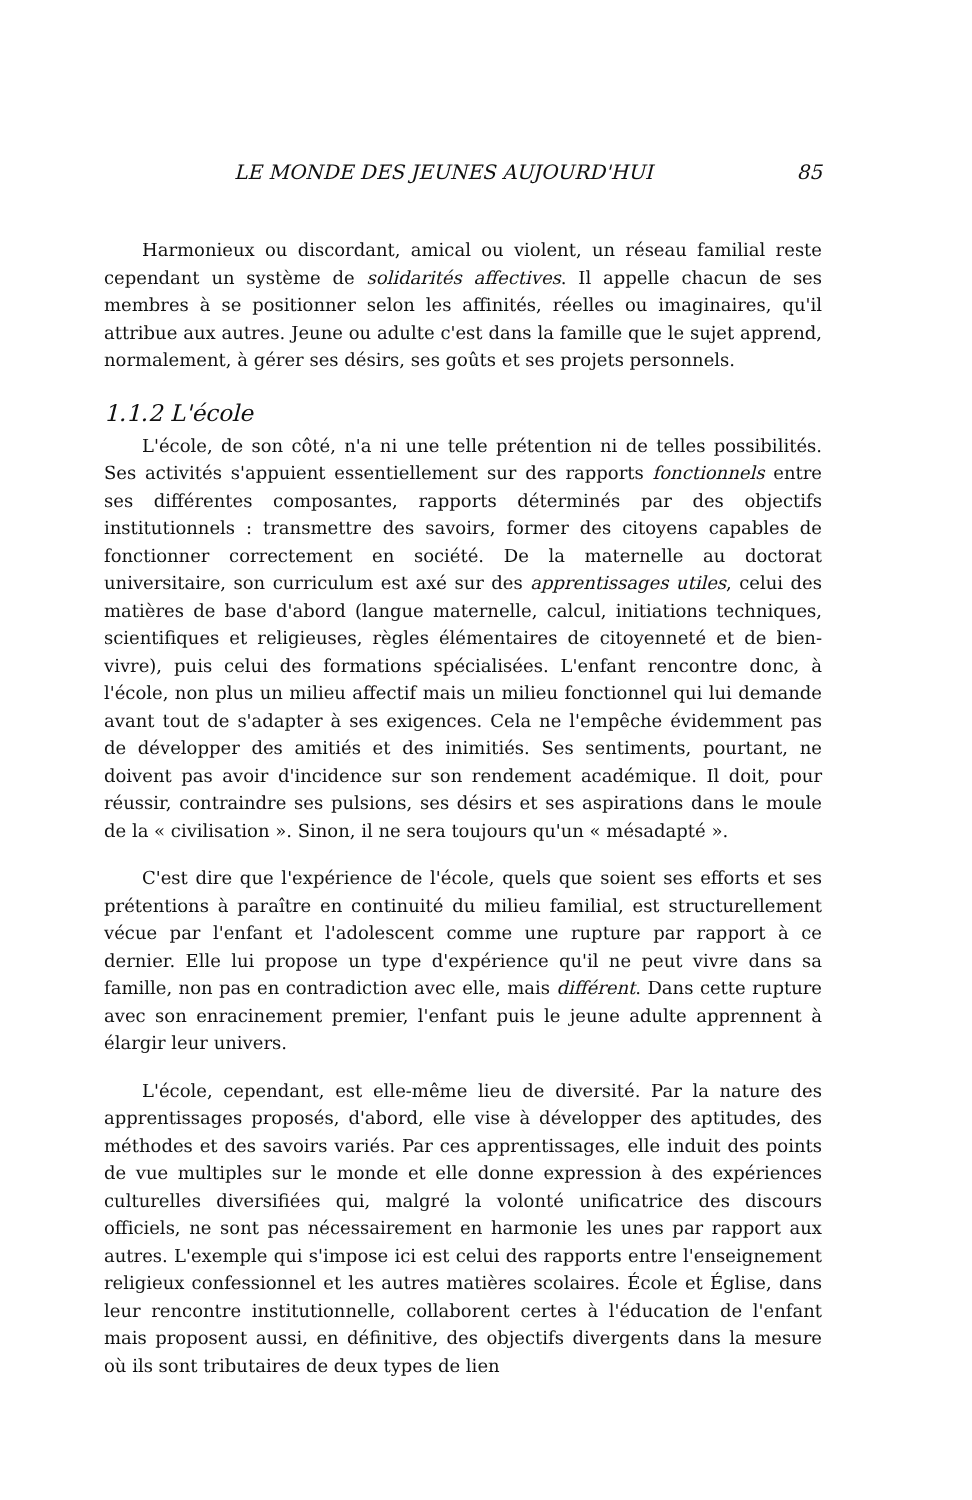LE MONDE DES JEUNES AUJOURD'HUI 85
Harmonieux ou discordant, amical ou violent, un réseau familial reste cependant un système de solidarités affectives. Il appelle chacun de ses membres à se positionner selon les affinités, réelles ou imaginaires, qu'il attribue aux autres. Jeune ou adulte c'est dans la famille que le sujet apprend, normalement, à gérer ses désirs, ses goûts et ses projets personnels.
1.1.2 L'école
L'école, de son côté, n'a ni une telle prétention ni de telles possibilités. Ses activités s'appuient essentiellement sur des rapports fonctionnels entre ses différentes composantes, rapports déterminés par des objectifs institutionnels : transmettre des savoirs, former des citoyens capables de fonctionner correctement en société. De la maternelle au doctorat universitaire, son curriculum est axé sur des apprentissages utiles, celui des matières de base d'abord (langue maternelle, calcul, initiations techniques, scientifiques et religieuses, règles élémentaires de citoyenneté et de bien-vivre), puis celui des formations spécialisées. L'enfant rencontre donc, à l'école, non plus un milieu affectif mais un milieu fonctionnel qui lui demande avant tout de s'adapter à ses exigences. Cela ne l'empêche évidemment pas de développer des amitiés et des inimitiés. Ses sentiments, pourtant, ne doivent pas avoir d'incidence sur son rendement académique. Il doit, pour réussir, contraindre ses pulsions, ses désirs et ses aspirations dans le moule de la « civilisation ». Sinon, il ne sera toujours qu'un « mésadapté ».
C'est dire que l'expérience de l'école, quels que soient ses efforts et ses prétentions à paraître en continuité du milieu familial, est structurellement vécue par l'enfant et l'adolescent comme une rupture par rapport à ce dernier. Elle lui propose un type d'expérience qu'il ne peut vivre dans sa famille, non pas en contradiction avec elle, mais différent. Dans cette rupture avec son enracinement premier, l'enfant puis le jeune adulte apprennent à élargir leur univers.
L'école, cependant, est elle-même lieu de diversité. Par la nature des apprentissages proposés, d'abord, elle vise à développer des aptitudes, des méthodes et des savoirs variés. Par ces apprentissages, elle induit des points de vue multiples sur le monde et elle donne expression à des expériences culturelles diversifiées qui, malgré la volonté unificatrice des discours officiels, ne sont pas nécessairement en harmonie les unes par rapport aux autres. L'exemple qui s'impose ici est celui des rapports entre l'enseignement religieux confessionnel et les autres matières scolaires. École et Église, dans leur rencontre institutionnelle, collaborent certes à l'éducation de l'enfant mais proposent aussi, en définitive, des objectifs divergents dans la mesure où ils sont tributaires de deux types de lien